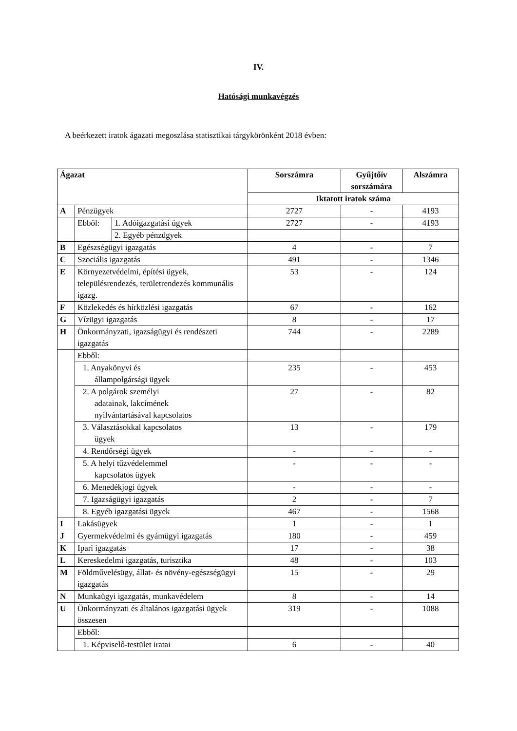IV.
Hatósági munkavégzés
A beérkezett iratok ágazati megoszlása statisztikai tárgykörönként 2018 évben:
| Ágazat | | | Sorszámra | Gyűjtőív sorszámára | Alszámra |
| --- | --- | --- | --- | --- | --- |
| | | | Iktatott iratok száma | | |
| A | Pénzügyek | | 2727 | - | 4193 |
| | Ebből: | 1. Adóigazgatási ügyek | 2727 | - | 4193 |
| | | 2. Egyéb pénzügyek | | | |
| B | Egészségügyi igazgatás | | 4 | - | 7 |
| C | Szociális igazgatás | | 491 | - | 1346 |
| E | Környezetvédelmi, építési ügyek, településrendezés, területrendezés kommunális igazg. | | 53 | - | 124 |
| F | Közlekedés és hírközlési igazgatás | | 67 | - | 162 |
| G | Vízügyi igazgatás | | 8 | - | 17 |
| H | Önkormányzati, igazságügyi és rendészeti igazgatás | | 744 | - | 2289 |
| | Ebből: | | | | |
| | 1. Anyakönyvi és állampolgársági ügyek | | 235 | - | 453 |
| | 2. A polgárok személyi adatainak, lakcímének nyilvántartásával kapcsolatos | | 27 | - | 82 |
| | 3. Választásokkal kapcsolatos ügyek | | 13 | - | 179 |
| | 4. Rendőrségi ügyek | | - | - | - |
| | 5. A helyi tűzvédelemmel kapcsolatos ügyek | | - | - | - |
| | 6. Menedékjogi ügyek | | - | - | - |
| | 7. Igazságügyi igazgatás | | 2 | - | 7 |
| | 8. Egyéb igazgatási ügyek | | 467 | - | 1568 |
| I | Lakásügyek | | 1 | - | 1 |
| J | Gyermekvédelmi és gyámügyi igazgatás | | 180 | - | 459 |
| K | Ipari igazgatás | | 17 | - | 38 |
| L | Kereskedelmi igazgatás, turisztika | | 48 | - | 103 |
| M | Földművelésügy, állat- és növény-egészségügyi igazgatás | | 15 | - | 29 |
| N | Munkaügyi igazgatás, munkavédelem | | 8 | - | 14 |
| U | Önkormányzati és általános igazgatási ügyek összesen | | 319 | - | 1088 |
| | Ebből: | | | | |
| | 1. Képviselő-testület iratai | | 6 | - | 40 |